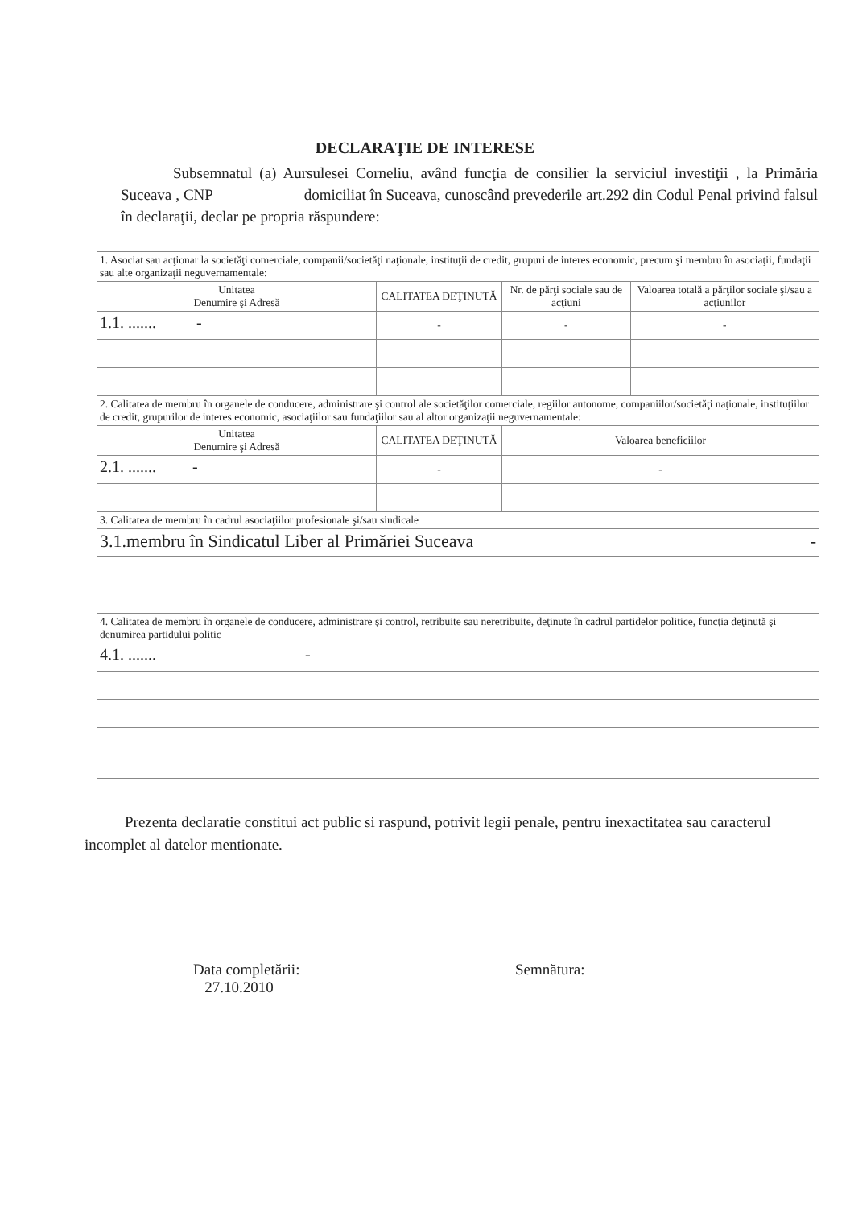DECLARAŢIE DE INTERESE
Subsemnatul (a) Aursulesei Corneliu, având funcţia de consilier la serviciul investiţii , la Primăria Suceava , CNP domiciliat în Suceava, cunoscând prevederile art.292 din Codul Penal privind falsul în declaraţii, declar pe propria răspundere:
| 1. Asociat sau acţionar la societăţi comerciale, companii/societăţi naţionale, instituţii de credit, grupuri de interes economic, precum şi membru în asociaţii, fundaţii sau alte organizaţii neguvernamentale: | | | |
| Unitatea Denumire şi Adresă | CALITATEA DEŢINUTĂ | Nr. de părţi sociale sau de acţiuni | Valoarea totală a părţilor sociale şi/sau a acţiunilor |
| 1.1. ....... - | - | - | - |
| 2. Calitatea de membru în organele de conducere, administrare şi control ale societăţilor comerciale, regiilor autonome, companiilor/societăţi naţionale, instituţiilor de credit, grupurilor de interes economic, asociaţiilor sau fundaţiilor sau al altor organizaţii neguvernamentale: | | | |
| Unitatea Denumire şi Adresă | CALITATEA DEŢINUTĂ | Valoarea beneficiilor | |
| 2.1. ....... - | - | - | |
| 3. Calitatea de membru în cadrul asociaţiilor profesionale şi/sau sindicale | | | |
| 3.1.membru în Sindicatul Liber al Primăriei Suceava - | | | |
| 4. Calitatea de membru în organele de conducere, administrare şi control, retribuite sau neretribuite, deţinute în cadrul partidelor politice, funcţia deţinută şi denumirea partidului politic | | | |
| 4.1. ....... - | | | |
Prezenta declaratie constitui act public si raspund, potrivit legii penale, pentru inexactitatea sau caracterul incomplet al datelor mentionate.
Data completării:
27.10.2010
Semnătura: